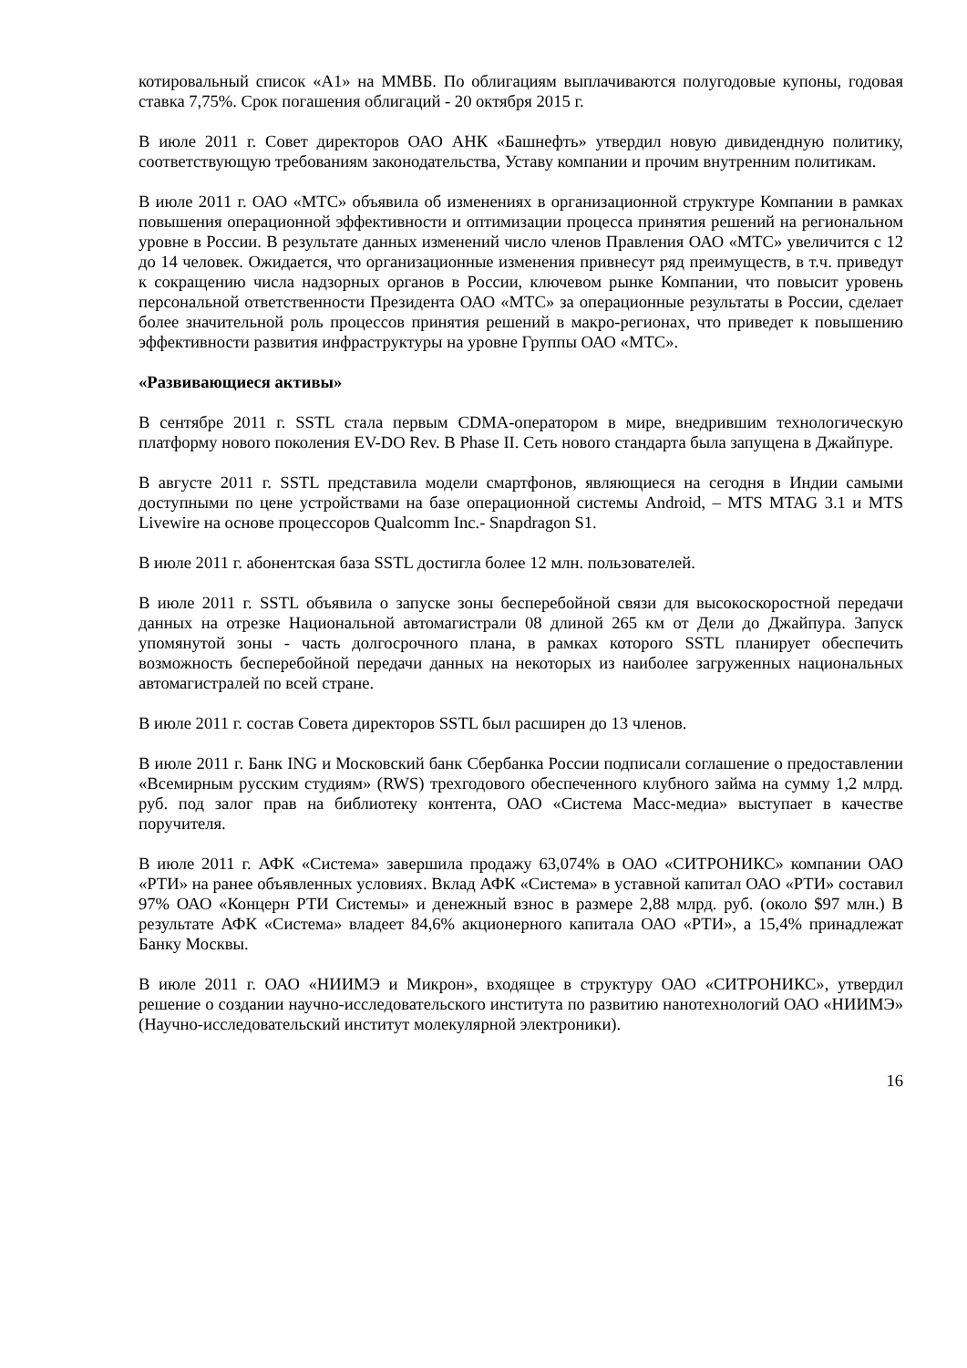котировальный список «А1» на ММВБ. По облигациям выплачиваются полугодовые купоны, годовая ставка 7,75%. Срок погашения облигаций - 20 октября 2015 г.
В июле 2011 г. Совет директоров ОАО АНК «Башнефть» утвердил новую дивидендную политику, соответствующую требованиям законодательства, Уставу компании и прочим внутренним политикам.
В июле 2011 г. ОАО «МТС» объявила об изменениях в организационной структуре Компании в рамках повышения операционной эффективности и оптимизации процесса принятия решений на региональном уровне в России. В результате данных изменений число членов Правления ОАО «МТС» увеличится с 12 до 14 человек. Ожидается, что организационные изменения привнесут ряд преимуществ, в т.ч. приведут к сокращению числа надзорных органов в России, ключевом рынке Компании, что повысит уровень персональной ответственности Президента ОАО «МТС» за операционные результаты в России, сделает более значительной роль процессов принятия решений в макро-регионах, что приведет к повышению эффективности развития инфраструктуры на уровне Группы ОАО «МТС».
«Развивающиеся активы»
В сентябре 2011 г. SSTL стала первым CDMA-оператором в мире, внедрившим технологическую платформу нового поколения EV-DO Rev. B Phase II. Сеть нового стандарта была запущена в Джайпуре.
В августе 2011 г. SSTL представила модели смартфонов, являющиеся на сегодня в Индии самыми доступными по цене устройствами на базе операционной системы Android, – MTS MTAG 3.1 и MTS Livewire на основе процессоров Qualcomm Inc.- Snapdragon S1.
В июле 2011 г. абонентская база SSTL достигла более 12 млн. пользователей.
В июле 2011 г. SSTL объявила о запуске зоны бесперебойной связи для высокоскоростной передачи данных на отрезке Национальной автомагистрали 08 длиной 265 км от Дели до Джайпура. Запуск упомянутой зоны - часть долгосрочного плана, в рамках которого SSTL планирует обеспечить возможность бесперебойной передачи данных на некоторых из наиболее загруженных национальных автомагистралей по всей стране.
В июле 2011 г. состав Совета директоров SSTL был расширен до 13 членов.
В июле 2011 г. Банк ING и Московский банк Сбербанка России подписали соглашение о предоставлении «Всемирным русским студиям» (RWS) трехгодового обеспеченного клубного займа на сумму 1,2 млрд. руб. под залог прав на библиотеку контента, ОАО «Система Масс-медиа» выступает в качестве поручителя.
В июле 2011 г. АФК «Система» завершила продажу 63,074% в ОАО «СИТРОНИКС» компании ОАО «РТИ» на ранее объявленных условиях. Вклад АФК «Система» в уставной капитал ОАО «РТИ» составил 97% ОАО «Концерн РТИ Системы» и денежный взнос в размере 2,88 млрд. руб. (около $97 млн.) В результате АФК «Система» владеет 84,6% акционерного капитала ОАО «РТИ», а 15,4% принадлежат Банку Москвы.
В июле 2011 г. ОАО «НИИМЭ и Микрон», входящее в структуру ОАО «СИТРОНИКС», утвердил решение о создании научно-исследовательского института по развитию нанотехнологий ОАО «НИИМЭ» (Научно-исследовательский институт молекулярной электроники).
16